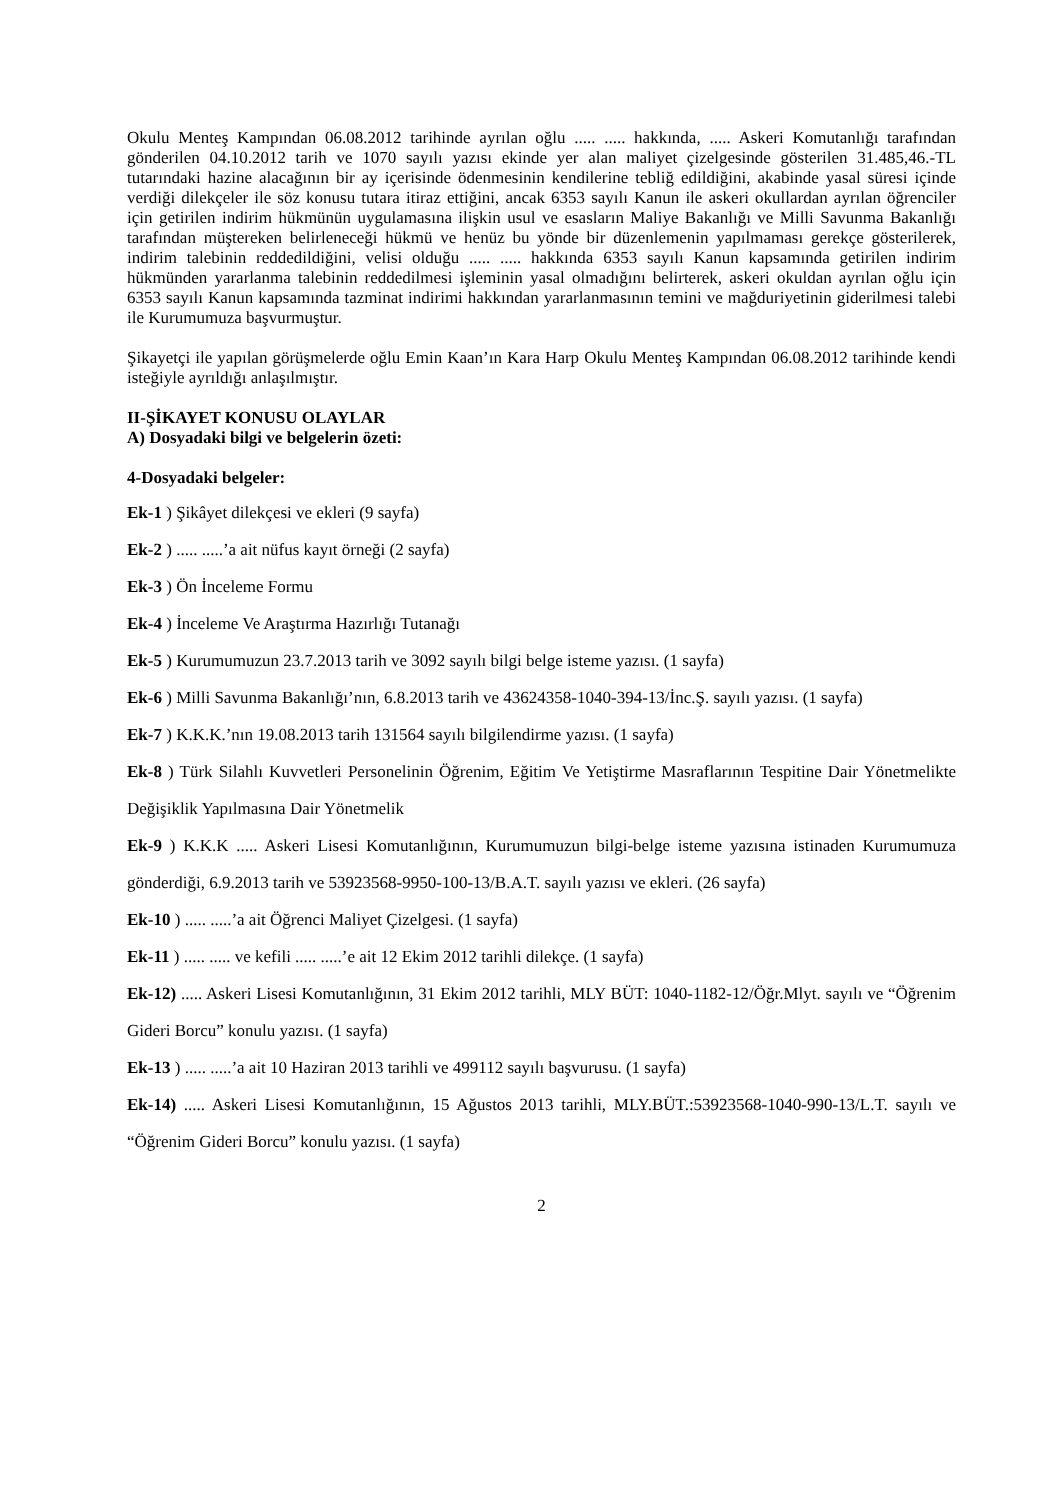Okulu Menteş Kampından 06.08.2012 tarihinde ayrılan oğlu ..... ..... hakkında, ..... Askeri Komutanlığı tarafından gönderilen 04.10.2012 tarih ve 1070 sayılı yazısı ekinde yer alan maliyet çizelgesinde gösterilen 31.485,46.-TL tutarındaki hazine alacağının bir ay içerisinde ödenmesinin kendilerine tebliğ edildiğini, akabinde yasal süresi içinde verdiği dilekçeler ile söz konusu tutara itiraz ettiğini, ancak 6353 sayılı Kanun ile askeri okullardan ayrılan öğrenciler için getirilen indirim hükmünün uygulamasına ilişkin usul ve esasların Maliye Bakanlığı ve Milli Savunma Bakanlığı tarafından müştereken belirleneceği hükmü ve henüz bu yönde bir düzenlemenin yapılmaması gerekçe gösterilerek, indirim talebinin reddedildiğini, velisi olduğu ..... ..... hakkında 6353 sayılı Kanun kapsamında getirilen indirim hükmünden yararlanma talebinin reddedilmesi işleminin yasal olmadığını belirterek, askeri okuldan ayrılan oğlu için 6353 sayılı Kanun kapsamında tazminat indirimi hakkından yararlanmasının temini ve mağduriyetinin giderilmesi talebi ile Kurumumuza başvurmuştur.
Şikayetçi ile yapılan görüşmelerde oğlu Emin Kaan’ın Kara Harp Okulu Menteş Kampından 06.08.2012 tarihinde kendi isteğiyle ayrıldığı anlaşılmıştır.
II-ŞİKAYET KONUSU OLAYLAR
A) Dosyadaki bilgi ve belgelerin özeti:
4-Dosyadaki belgeler:
Ek-1 ) Şikâyet dilekçesi ve ekleri (9 sayfa)
Ek-2 ) ..... .....’a ait nüfus kayıt örneği (2 sayfa)
Ek-3 ) Ön İnceleme Formu
Ek-4 ) İnceleme Ve Araştırma Hazırlığı Tutanağı
Ek-5 ) Kurumumuzun 23.7.2013 tarih ve 3092 sayılı bilgi belge isteme yazısı. (1 sayfa)
Ek-6 ) Milli Savunma Bakanlığı’nın, 6.8.2013 tarih ve 43624358-1040-394-13/İnc.Ş. sayılı yazısı. (1 sayfa)
Ek-7 ) K.K.K.’nın 19.08.2013 tarih 131564 sayılı bilgilendirme yazısı. (1 sayfa)
Ek-8 ) Türk Silahlı Kuvvetleri Personelinin Öğrenim, Eğitim Ve Yetiştirme Masraflarının Tespitine Dair Yönetmelikte Değişiklik Yapılmasına Dair Yönetmelik
Ek-9 ) K.K.K ..... Askeri Lisesi Komutanlığının, Kurumumuzun bilgi-belge isteme yazısına istinaden Kurumumuza gönderdiği, 6.9.2013 tarih ve 53923568-9950-100-13/B.A.T. sayılı yazısı ve ekleri. (26 sayfa)
Ek-10 ) ..... .....’a ait Öğrenci Maliyet Çizelgesi. (1 sayfa)
Ek-11 ) ..... ..... ve kefili ..... .....’e ait 12 Ekim 2012 tarihli dilekçe. (1 sayfa)
Ek-12) ..... Askeri Lisesi Komutanlığının, 31 Ekim 2012 tarihli, MLY BÜT: 1040-1182-12/Öğr.Mlyt. sayılı ve “Öğrenim Gideri Borcu” konulu yazısı. (1 sayfa)
Ek-13 ) ..... .....’a ait 10 Haziran 2013 tarihli ve 499112 sayılı başvurusu. (1 sayfa)
Ek-14) ..... Askeri Lisesi Komutanlığının, 15 Ağustos 2013 tarihli, MLY.BÜT.:53923568-1040-990-13/L.T. sayılı ve “Öğrenim Gideri Borcu” konulu yazısı. (1 sayfa)
2